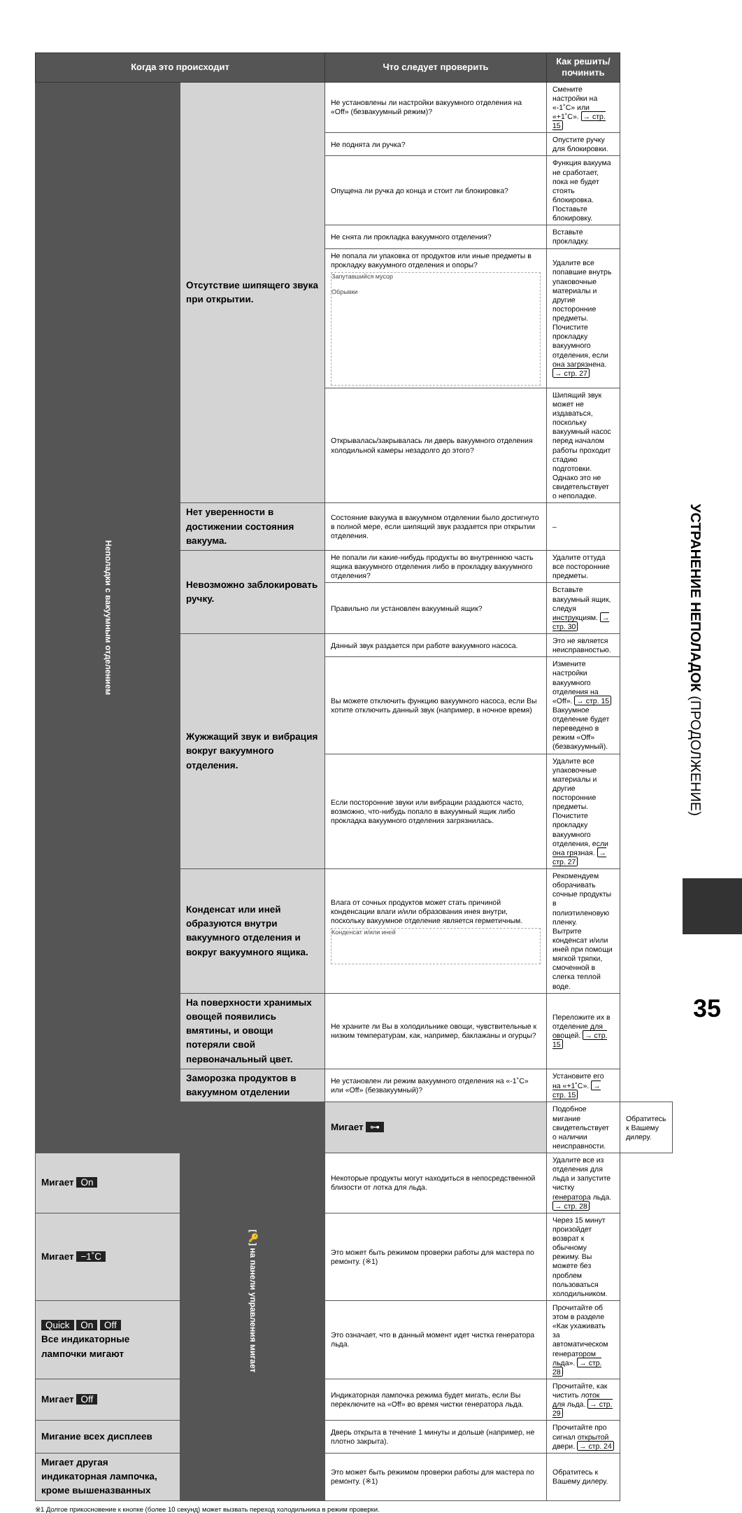| Когда это происходит | | Что следует проверить | Как решить/починить | |
| --- | --- | --- | --- | --- |
| Неполадки с вакуумным отделением | Отсутствие шипящего звука при открытии. | Не установлены ли настройки вакуумного отделения на «Off» (безвакуумный режим)? | Смените настройки на «-1˚C» или «+1˚C». → стр. 15 | |
| | | Не поднята ли ручка? | Опустите ручку для блокировки. | |
| | | Опущена ли ручка до конца и стоит ли блокировка? | Функция вакуума не сработает, пока не будет стоять блокировка. Поставьте блокировку. | |
| | | Не снята ли прокладка вакуумного отделения? | Вставьте прокладку. | |
| | | Не попала ли упаковка от продуктов или иные предметы в прокладку вакуумного отделения и опоры? Запутавшийся мусор Обрывки | Удалите все попавшие внутрь упаковочные материалы и другие посторонние предметы. Почистите прокладку вакуумного отделения, если она загрязнена. → стр. 27 | |
| | | Открывалась/закрывалась ли дверь вакуумного отделения холодильной камеры незадолго до этого? | Шипящий звук может не издаваться, поскольку вакуумный насос перед началом работы проходит стадию подготовки. Однако это не свидетельствует о неполадке. | |
| | Нет уверенности в достижении состояния вакуума. | Состояние вакуума в вакуумном отделении было достигнуто в полной мере, если шипящий звук раздается при открытии отделения. | – | |
| | Невозможно заблокировать ручку. | Не попали ли какие-нибудь продукты во внутреннюю часть ящика вакуумного отделения либо в прокладку вакуумного отделения? | Удалите оттуда все посторонние предметы. | |
| | | Правильно ли установлен вакуумный ящик? | Вставьте вакуумный ящик, следуя инструкциям. → стр. 30 | |
| | Жужжащий звук и вибрация вокруг вакуумного отделения. | Данный звук раздается при работе вакуумного насоса. | Это не является неисправностью. | |
| | | Вы можете отключить функцию вакуумного насоса, если Вы хотите отключить данный звук (например, в ночное время) | Измените настройки вакуумного отделения на «Off». → стр. 15 Вакуумное отделение будет переведено в режим «Off» (безвакуумный). | |
| | | Если посторонние звуки или вибрации раздаются часто, возможно, что-нибудь попало в вакуумный ящик либо прокладка вакуумного отделения загрязнилась. | Удалите все упаковочные материалы и другие посторонние предметы. Почистите прокладку вакуумного отделения, если она грязная. → стр. 27 | |
| | Конденсат или иней образуются внутри вакуумного отделения и вокруг вакуумного ящика. | Влага от сочных продуктов может стать причиной конденсации влаги и/или образования инея внутри, поскольку вакуумное отделение является герметичным. Конденсат и/или иней | Рекомендуем оборачивать сочные продукты в полиэтиленовую пленку. Вытрите конденсат и/или иней при помощи мягкой тряпки, смоченной в слегка теплой воде. | |
| | На поверхности хранимых овощей появились вмятины, и овощи потеряли свой первоначальный цвет. | Не храните ли Вы в холодильнике овощи, чувствительные к низким температурам, как, например, баклажаны и огурцы? | Переложите их в отделение для овощей. → стр. 15 | |
| | Заморозка продуктов в вакуумном отделении | Не установлен ли режим вакуумного отделения на «-1˚C» или «Off» (безвакуумный)? | Установите его на «+1˚C». → стр. 15 | |
| | [🔑] на панели управления мигает | Мигает ⊶ | Подобное мигание свидетельствует о наличии неисправности. | Обратитесь к Вашему дилеру. |
| Мигает On | | Некоторые продукты могут находиться в непосредственной близости от лотка для льда. | Удалите все из отделения для льда и запустите чистку генератора льда. → стр. 28 | |
| Мигает −1˚C | | Это может быть режимом проверки работы для мастера по ремонту. (※1) | Через 15 минут произойдет возврат к обычному режиму. Вы можете без проблем пользоваться холодильником. | |
| Quick On Off Все индикаторные лампочки мигают | | Это означает, что в данный момент идет чистка генератора льда. | Прочитайте об этом в разделе «Как ухаживать за автоматическом генератором льда». → стр. 28 | |
| Мигает Off | | Индикаторная лампочка режима будет мигать, если Вы переключите на «Off» во время чистки генератора льда. | Прочитайте, как чистить лоток для льда. → стр. 29 | |
| Мигание всех дисплеев | | Дверь открыта в течение 1 минуты и дольше (например, не плотно закрыта). | Прочитайте про сигнал открытой двери. → стр. 24 | |
| Мигает другая индикаторная лампочка, кроме вышеназванных | | Это может быть режимом проверки работы для мастера по ремонту. (※1) | Обратитесь к Вашему дилеру. | |
※1 Долгое прикосновение к кнопке (более 10 секунд) может вызвать переход холодильника в режим проверки.
УСТРАНЕНИЕ НЕПОЛАДОК (ПРОДОЛЖЕНИЕ)
35